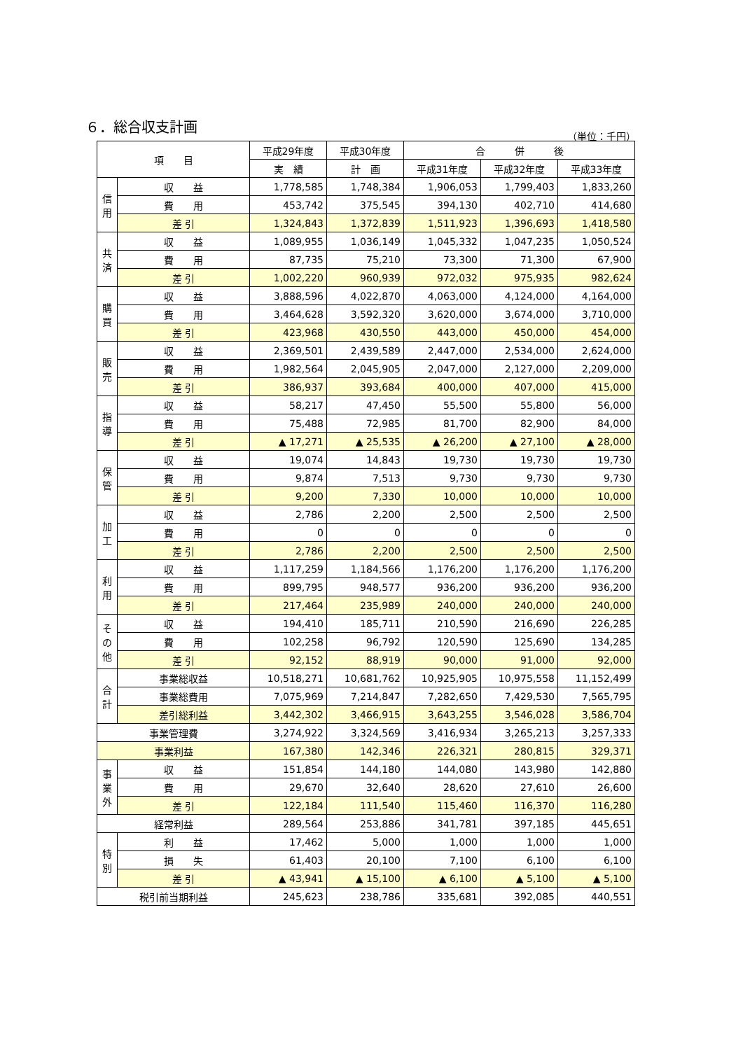６．総合収支計画
（単位：千円）
| 項 目 | | 平成29年度 | 平成30年度 | 合 併 後 | | |
| --- | --- | --- | --- | --- | --- | --- |
| | | 実 績 | 計 画 | 平成31年度 | 平成32年度 | 平成33年度 |
| 信 用 | 収 益 | 1,778,585 | 1,748,384 | 1,906,053 | 1,799,403 | 1,833,260 |
| | 費 用 | 453,742 | 375,545 | 394,130 | 402,710 | 414,680 |
| | 差 引 | 1,324,843 | 1,372,839 | 1,511,923 | 1,396,693 | 1,418,580 |
| 共 済 | 収 益 | 1,089,955 | 1,036,149 | 1,045,332 | 1,047,235 | 1,050,524 |
| | 費 用 | 87,735 | 75,210 | 73,300 | 71,300 | 67,900 |
| | 差 引 | 1,002,220 | 960,939 | 972,032 | 975,935 | 982,624 |
| 購 買 | 収 益 | 3,888,596 | 4,022,870 | 4,063,000 | 4,124,000 | 4,164,000 |
| | 費 用 | 3,464,628 | 3,592,320 | 3,620,000 | 3,674,000 | 3,710,000 |
| | 差 引 | 423,968 | 430,550 | 443,000 | 450,000 | 454,000 |
| 販 売 | 収 益 | 2,369,501 | 2,439,589 | 2,447,000 | 2,534,000 | 2,624,000 |
| | 費 用 | 1,982,564 | 2,045,905 | 2,047,000 | 2,127,000 | 2,209,000 |
| | 差 引 | 386,937 | 393,684 | 400,000 | 407,000 | 415,000 |
| 指 導 | 収 益 | 58,217 | 47,450 | 55,500 | 55,800 | 56,000 |
| | 費 用 | 75,488 | 72,985 | 81,700 | 82,900 | 84,000 |
| | 差 引 | ▲ 17,271 | ▲ 25,535 | ▲ 26,200 | ▲ 27,100 | ▲ 28,000 |
| 保 管 | 収 益 | 19,074 | 14,843 | 19,730 | 19,730 | 19,730 |
| | 費 用 | 9,874 | 7,513 | 9,730 | 9,730 | 9,730 |
| | 差 引 | 9,200 | 7,330 | 10,000 | 10,000 | 10,000 |
| 加 工 | 収 益 | 2,786 | 2,200 | 2,500 | 2,500 | 2,500 |
| | 費 用 | 0 | 0 | 0 | 0 | 0 |
| | 差 引 | 2,786 | 2,200 | 2,500 | 2,500 | 2,500 |
| 利 用 | 収 益 | 1,117,259 | 1,184,566 | 1,176,200 | 1,176,200 | 1,176,200 |
| | 費 用 | 899,795 | 948,577 | 936,200 | 936,200 | 936,200 |
| | 差 引 | 217,464 | 235,989 | 240,000 | 240,000 | 240,000 |
| そ の 他 | 収 益 | 194,410 | 185,711 | 210,590 | 216,690 | 226,285 |
| | 費 用 | 102,258 | 96,792 | 120,590 | 125,690 | 134,285 |
| | 差 引 | 92,152 | 88,919 | 90,000 | 91,000 | 92,000 |
| 合 計 | 事業総収益 | 10,518,271 | 10,681,762 | 10,925,905 | 10,975,558 | 11,152,499 |
| | 事業総費用 | 7,075,969 | 7,214,847 | 7,282,650 | 7,429,530 | 7,565,795 |
| | 差引総利益 | 3,442,302 | 3,466,915 | 3,643,255 | 3,546,028 | 3,586,704 |
| 事業管理費 | | 3,274,922 | 3,324,569 | 3,416,934 | 3,265,213 | 3,257,333 |
| 事業利益 | | 167,380 | 142,346 | 226,321 | 280,815 | 329,371 |
| 事 業 外 | 収 益 | 151,854 | 144,180 | 144,080 | 143,980 | 142,880 |
| | 費 用 | 29,670 | 32,640 | 28,620 | 27,610 | 26,600 |
| | 差 引 | 122,184 | 111,540 | 115,460 | 116,370 | 116,280 |
| 経常利益 | | 289,564 | 253,886 | 341,781 | 397,185 | 445,651 |
| 特 別 | 利 益 | 17,462 | 5,000 | 1,000 | 1,000 | 1,000 |
| | 損 失 | 61,403 | 20,100 | 7,100 | 6,100 | 6,100 |
| | 差 引 | ▲ 43,941 | ▲ 15,100 | ▲ 6,100 | ▲ 5,100 | ▲ 5,100 |
| 税引前当期利益 | | 245,623 | 238,786 | 335,681 | 392,085 | 440,551 |